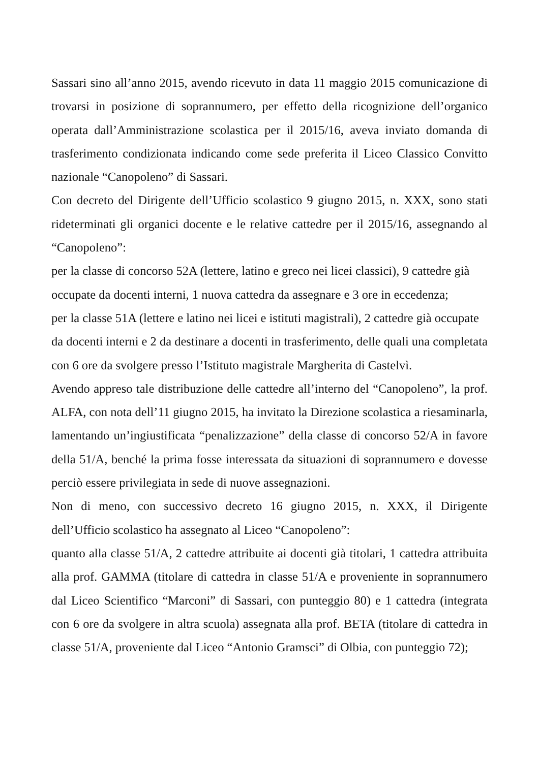Sassari sino all’anno 2015, avendo ricevuto in data 11 maggio 2015 comunicazione di trovarsi in posizione di soprannumero, per effetto della ricognizione dell’organico operata dall’Amministrazione scolastica per il 2015/16, aveva inviato domanda di trasferimento condizionata indicando come sede preferita il Liceo Classico Convitto nazionale “Canopoleno” di Sassari.
Con decreto del Dirigente dell’Ufficio scolastico 9 giugno 2015, n. XXX, sono stati rideterminati gli organici docente e le relative cattedre per il 2015/16, assegnando al “Canopoleno”:
per la classe di concorso 52A (lettere, latino e greco nei licei classici), 9 cattedre già occupate da docenti interni, 1 nuova cattedra da assegnare e 3 ore in eccedenza;
per la classe 51A (lettere e latino nei licei e istituti magistrali), 2 cattedre già occupate da docenti interni e 2 da destinare a docenti in trasferimento, delle quali una completata con 6 ore da svolgere presso l’Istituto magistrale Margherita di Castelvì.
Avendo appreso tale distribuzione delle cattedre all’interno del “Canopoleno”, la prof. ALFA, con nota dell’11 giugno 2015, ha invitato la Direzione scolastica a riesaminarla, lamentando un’ingiustificata “penalizzazione” della classe di concorso 52/A in favore della 51/A, benché la prima fosse interessata da situazioni di soprannumero e dovesse perciò essere privilegiata in sede di nuove assegnazioni.
Non di meno, con successivo decreto 16 giugno 2015, n. XXX, il Dirigente dell’Ufficio scolastico ha assegnato al Liceo “Canopoleno”:
quanto alla classe 51/A, 2 cattedre attribuite ai docenti già titolari, 1 cattedra attribuita alla prof. GAMMA (titolare di cattedra in classe 51/A e proveniente in soprannumero dal Liceo Scientifico “Marconi” di Sassari, con punteggio 80) e 1 cattedra (integrata con 6 ore da svolgere in altra scuola) assegnata alla prof. BETA (titolare di cattedra in classe 51/A, proveniente dal Liceo “Antonio Gramsci” di Olbia, con punteggio 72);